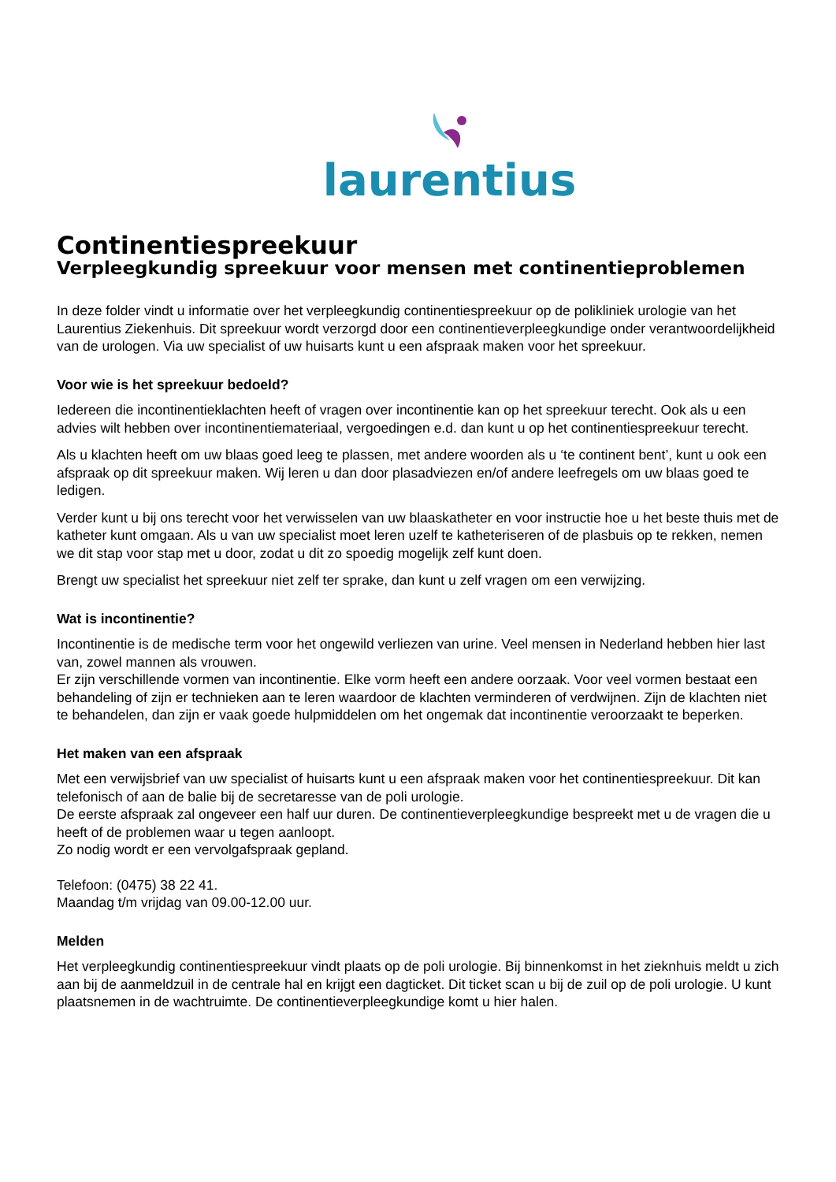laurentius
Continentiespreekuur
Verpleegkundig spreekuur voor mensen met continentieproblemen
In deze folder vindt u informatie over het verpleegkundig continentiespreekuur op de polikliniek urologie van het Laurentius Ziekenhuis. Dit spreekuur wordt verzorgd door een continentieverpleegkundige onder verantwoordelijkheid van de urologen. Via uw specialist of uw huisarts kunt u een afspraak maken voor het spreekuur.
Voor wie is het spreekuur bedoeld?
Iedereen die incontinentieklachten heeft of vragen over incontinentie kan op het spreekuur terecht. Ook als u een advies wilt hebben over incontinentiemateriaal, vergoedingen e.d. dan kunt u op het continentiespreekuur terecht.
Als u klachten heeft om uw blaas goed leeg te plassen, met andere woorden als u ‘te continent bent’, kunt u ook een afspraak op dit spreekuur maken. Wij leren u dan door plasadviezen en/of andere leefregels om uw blaas goed te ledigen.
Verder kunt u bij ons terecht voor het verwisselen van uw blaaskatheter en voor instructie hoe u het beste thuis met de katheter kunt omgaan. Als u van uw specialist moet leren uzelf te katheteriseren of de plasbuis op te rekken, nemen we dit stap voor stap met u door, zodat u dit zo spoedig mogelijk zelf kunt doen.
Brengt uw specialist het spreekuur niet zelf ter sprake, dan kunt u zelf vragen om een verwijzing.
Wat is incontinentie?
Incontinentie is de medische term voor het ongewild verliezen van urine. Veel mensen in Nederland hebben hier last van, zowel mannen als vrouwen.
Er zijn verschillende vormen van incontinentie. Elke vorm heeft een andere oorzaak. Voor veel vormen bestaat een behandeling of zijn er technieken aan te leren waardoor de klachten verminderen of verdwijnen. Zijn de klachten niet te behandelen, dan zijn er vaak goede hulpmiddelen om het ongemak dat incontinentie veroorzaakt te beperken.
Het maken van een afspraak
Met een verwijsbrief van uw specialist of huisarts kunt u een afspraak maken voor het continentiespreekuur. Dit kan telefonisch of aan de balie bij de secretaresse van de poli urologie.
De eerste afspraak zal ongeveer een half uur duren. De continentieverpleegkundige bespreekt met u de vragen die u heeft of de problemen waar u tegen aanloopt.
Zo nodig wordt er een vervolgafspraak gepland.
Telefoon: (0475) 38 22 41.
Maandag t/m vrijdag van 09.00-12.00 uur.
Melden
Het verpleegkundig continentiespreekuur vindt plaats op de poli urologie. Bij binnenkomst in het zieknhuis meldt u zich aan bij de aanmeldzuil in de centrale hal en krijgt een dagticket. Dit ticket scan u bij de zuil op de poli urologie. U kunt plaatsnemen in de wachtruimte. De continentieverpleegkundige komt u hier halen.